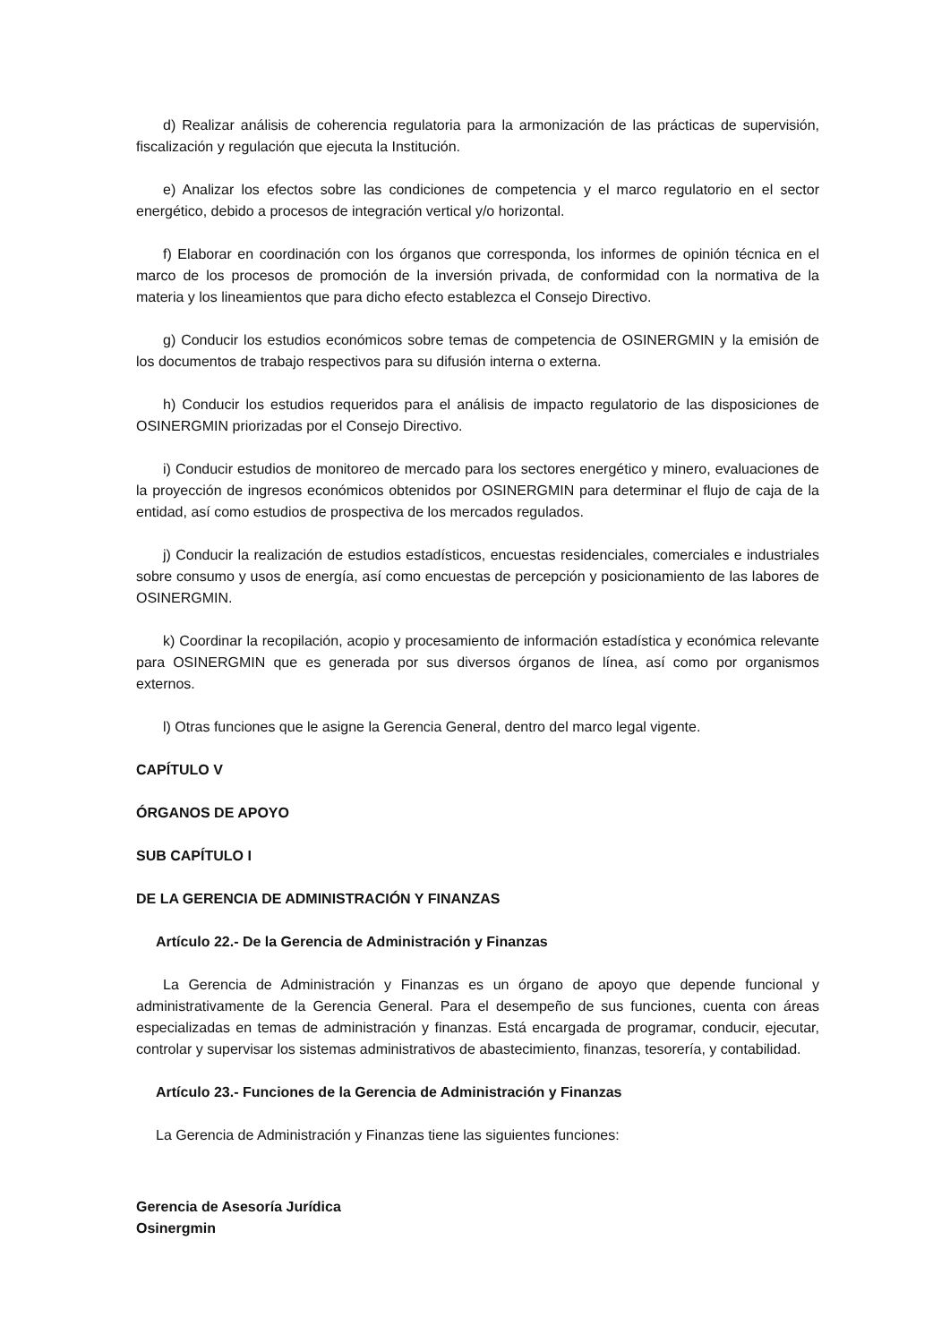d) Realizar análisis de coherencia regulatoria para la armonización de las prácticas de supervisión, fiscalización y regulación que ejecuta la Institución.
e) Analizar los efectos sobre las condiciones de competencia y el marco regulatorio en el sector energético, debido a procesos de integración vertical y/o horizontal.
f) Elaborar en coordinación con los órganos que corresponda, los informes de opinión técnica en el marco de los procesos de promoción de la inversión privada, de conformidad con la normativa de la materia y los lineamientos que para dicho efecto establezca el Consejo Directivo.
g) Conducir los estudios económicos sobre temas de competencia de OSINERGMIN y la emisión de los documentos de trabajo respectivos para su difusión interna o externa.
h) Conducir los estudios requeridos para el análisis de impacto regulatorio de las disposiciones de OSINERGMIN priorizadas por el Consejo Directivo.
i) Conducir estudios de monitoreo de mercado para los sectores energético y minero, evaluaciones de la proyección de ingresos económicos obtenidos por OSINERGMIN para determinar el flujo de caja de la entidad, así como estudios de prospectiva de los mercados regulados.
j) Conducir la realización de estudios estadísticos, encuestas residenciales, comerciales e industriales sobre consumo y usos de energía, así como encuestas de percepción y posicionamiento de las labores de OSINERGMIN.
k) Coordinar la recopilación, acopio y procesamiento de información estadística y económica relevante para OSINERGMIN que es generada por sus diversos órganos de línea, así como por organismos externos.
l) Otras funciones que le asigne la Gerencia General, dentro del marco legal vigente.
CAPÍTULO V
ÓRGANOS DE APOYO
SUB CAPÍTULO I
DE LA GERENCIA DE ADMINISTRACIÓN Y FINANZAS
Artículo 22.- De la Gerencia de Administración y Finanzas
La Gerencia de Administración y Finanzas es un órgano de apoyo que depende funcional y administrativamente de la Gerencia General. Para el desempeño de sus funciones, cuenta con áreas especializadas en temas de administración y finanzas. Está encargada de programar, conducir, ejecutar, controlar y supervisar los sistemas administrativos de abastecimiento, finanzas, tesorería, y contabilidad.
Artículo 23.- Funciones de la Gerencia de Administración y Finanzas
La Gerencia de Administración y Finanzas tiene las siguientes funciones:
Gerencia de Asesoría Jurídica
Osinergmin